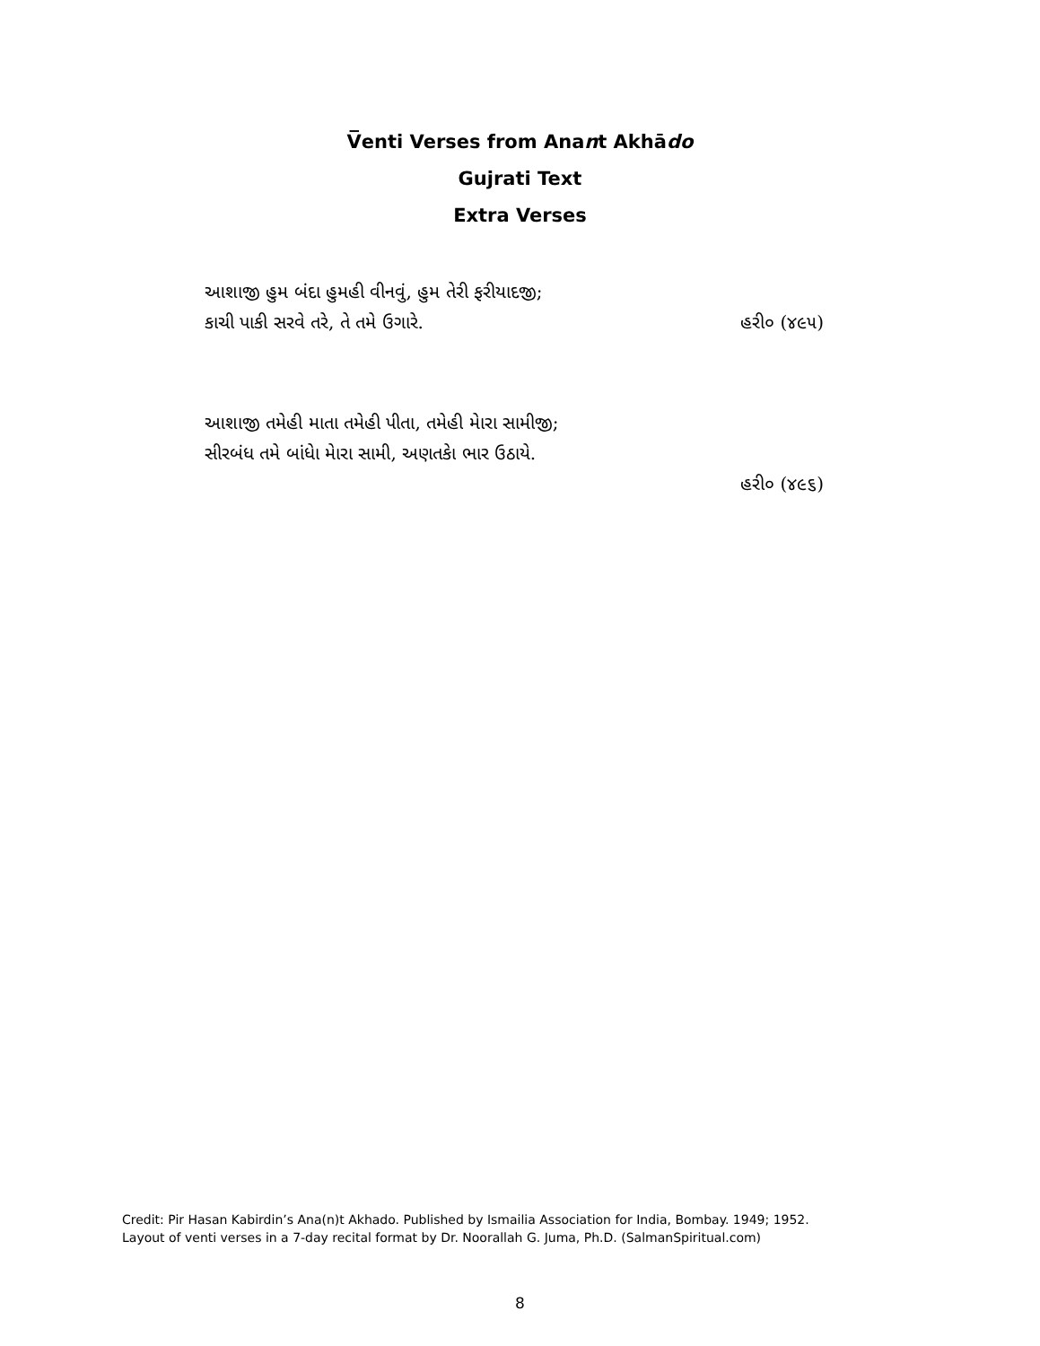V̅enti Verses from Anant Akhādo
Gujrati Text
Extra Verses
આશાજી હુમ બંદા હુમહી વીનવું, હુમ તેરી ફરીયાદજી;
કાચી પાકી સરવે તરે, તે તમે ઉગારે. હરી૦ (૪૯૫)
આશાજી તમેહી માતા તમેહી પીતા, તમેહી મેારા સામીજી;
સીરબંધ તમે બાંધેા મેારા સામી, અણતકેા ભાર ઉઠાયે.
હરી૦ (૪૯૬)
Credit: Pir Hasan Kabirdin’s Ana(n)t Akhado. Published by Ismailia Association for India, Bombay. 1949; 1952.
Layout of venti verses in a 7-day recital format by Dr. Noorallah G. Juma, Ph.D. (SalmanSpiritual.com)
8